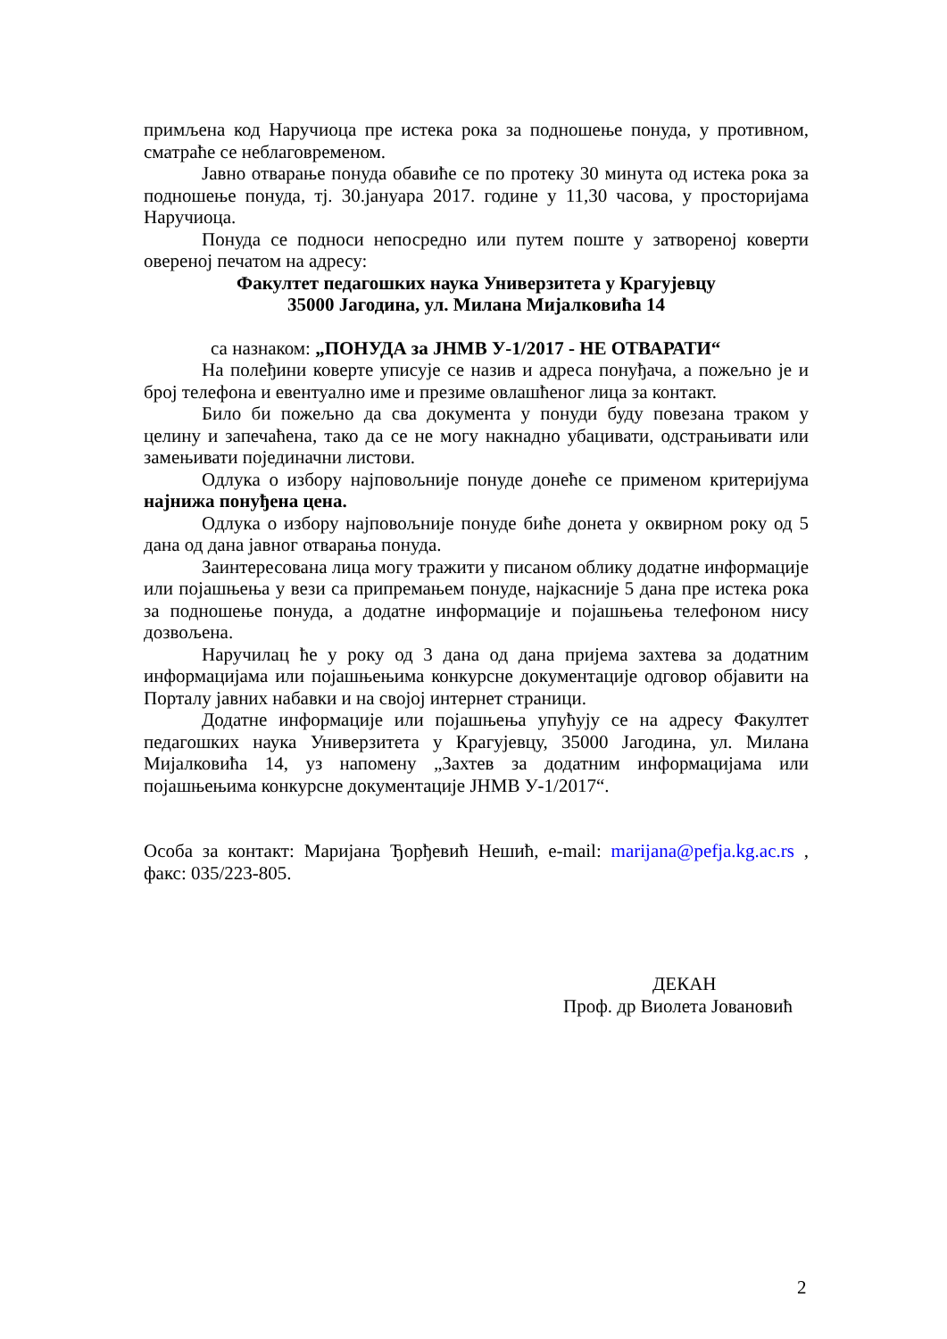примљена код Наручиоца пре истека рока за подношење понуда, у противном, сматраће се неблаговременом.
Јавно отварање понуда обавиће се по протеку 30 минута од истека рока за подношење понуда, тј. 30.јануара 2017. године у 11,30 часова, у просторијама Наручиоца.
Понуда се подноси непосредно или путем поште у затвореној коверти овереној печатом на адресу:
Факултет педагошких наука Универзитета у Крагујевцу
35000 Јагодина, ул. Милана Мијалковића 14
са назнаком: „ПОНУДА за ЈНМВ У-1/2017 - НЕ ОТВАРАТИ“
На полеђини коверте уписује се назив и адреса понуђача, а пожељно је и број телефона и евентуално име и презиме овлашћеног лица за контакт.
Било би пожељно да сва документа у понуди буду повезана траком у целину и запечаћена, тако да се не могу накнадно убацивати, одстрањивати или замењивати појединачни листови.
Одлука о избору најповољније понуде донеће се применом критеријума најнижа понуђена цена.
Одлука о избору најповољније понуде биће донета у оквирном року од 5 дана од дана јавног отварања понуда.
Заинтересована лица могу тражити у писаном облику додатне информације или појашњења у вези са припремањем понуде, најкасније 5 дана пре истека рока за подношење понуда, а додатне информације и појашњења телефоном нису дозвољена.
Наручилац ће у року од 3 дана од дана пријема захтева за додатним информацијама или појашњењима конкурсне документације одговор објавити на Порталу јавних набавки и на својој интернет страници.
Додатне информације или појашњења упућују се на адресу Факултет педагошких наука Универзитета у Крагујевцу, 35000 Јагодина, ул. Милана Мијалковића 14, уз напомену „Захтев за додатним информацијама или појашњењима конкурсне документације ЈНМВ У-1/2017“.
Особа за контакт: Маријана Ђорђевић Нешић, e-mail: marijana@pefja.kg.ac.rs , факс: 035/223-805.
ДЕКАН
Проф. др Виолета Јовановић
2